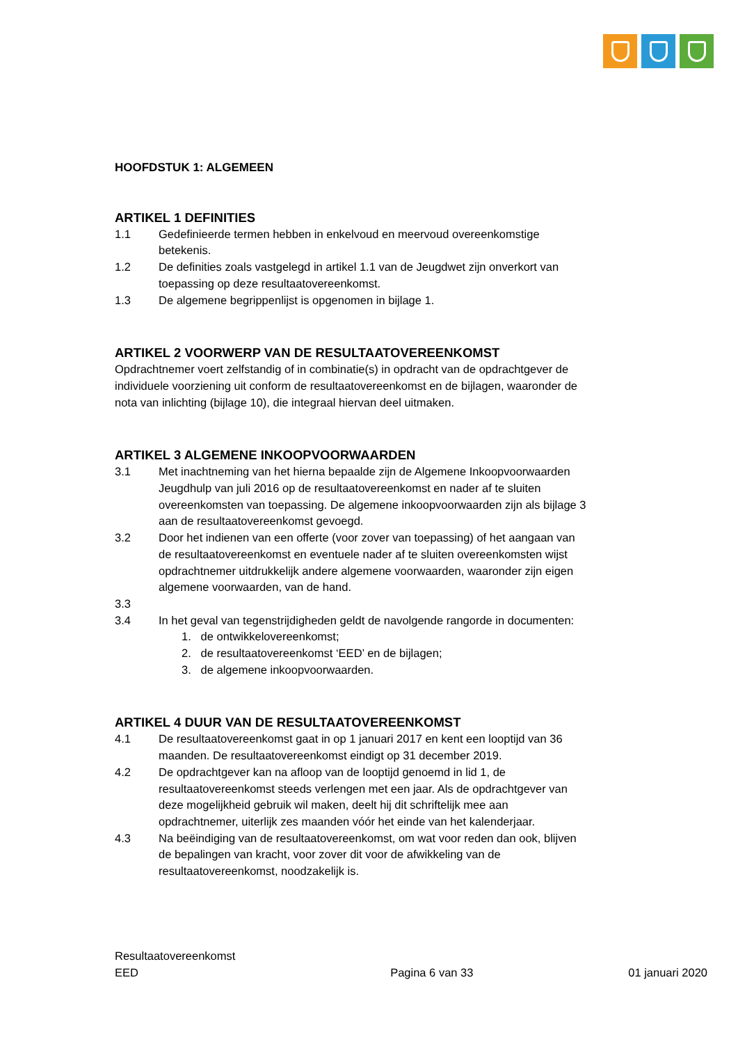HOOFDSTUK 1: ALGEMEEN
ARTIKEL 1 DEFINITIES
1.1 Gedefinieerde termen hebben in enkelvoud en meervoud overeenkomstige betekenis.
1.2 De definities zoals vastgelegd in artikel 1.1 van de Jeugdwet zijn onverkort van toepassing op deze resultaatovereenkomst.
1.3 De algemene begrippenlijst is opgenomen in bijlage 1.
ARTIKEL 2 VOORWERP VAN DE RESULTAATOVEREENKOMST
Opdrachtnemer voert zelfstandig of in combinatie(s) in opdracht van de opdrachtgever de individuele voorziening uit conform de resultaatovereenkomst en de bijlagen, waaronder de nota van inlichting (bijlage 10), die integraal hiervan deel uitmaken.
ARTIKEL 3 ALGEMENE INKOOPVOORWAARDEN
3.1 Met inachtneming van het hierna bepaalde zijn de Algemene Inkoopvoorwaarden Jeugdhulp van juli 2016 op de resultaatovereenkomst en nader af te sluiten overeenkomsten van toepassing. De algemene inkoopvoorwaarden zijn als bijlage 3 aan de resultaatovereenkomst gevoegd.
3.2 Door het indienen van een offerte (voor zover van toepassing) of het aangaan van de resultaatovereenkomst en eventuele nader af te sluiten overeenkomsten wijst opdrachtnemer uitdrukkelijk andere algemene voorwaarden, waaronder zijn eigen algemene voorwaarden, van de hand.
3.3
3.4 In het geval van tegenstrijdigheden geldt de navolgende rangorde in documenten:
1. de ontwikkelovereenkomst;
2. de resultaatovereenkomst ‘EED’ en de bijlagen;
3. de algemene inkoopvoorwaarden.
ARTIKEL 4 DUUR VAN DE RESULTAATOVEREENKOMST
4.1 De resultaatovereenkomst gaat in op 1 januari 2017 en kent een looptijd van 36 maanden. De resultaatovereenkomst eindigt op 31 december 2019.
4.2 De opdrachtgever kan na afloop van de looptijd genoemd in lid 1, de resultaatovereenkomst steeds verlengen met een jaar. Als de opdrachtgever van deze mogelijkheid gebruik wil maken, deelt hij dit schriftelijk mee aan opdrachtnemer, uiterlijk zes maanden vóór het einde van het kalenderjaar.
4.3 Na beëindiging van de resultaatovereenkomst, om wat voor reden dan ook, blijven de bepalingen van kracht, voor zover dit voor de afwikkeling van de resultaatovereenkomst, noodzakelijk is.
Resultaatovereenkomst
EED Pagina 6 van 33 01 januari 2020